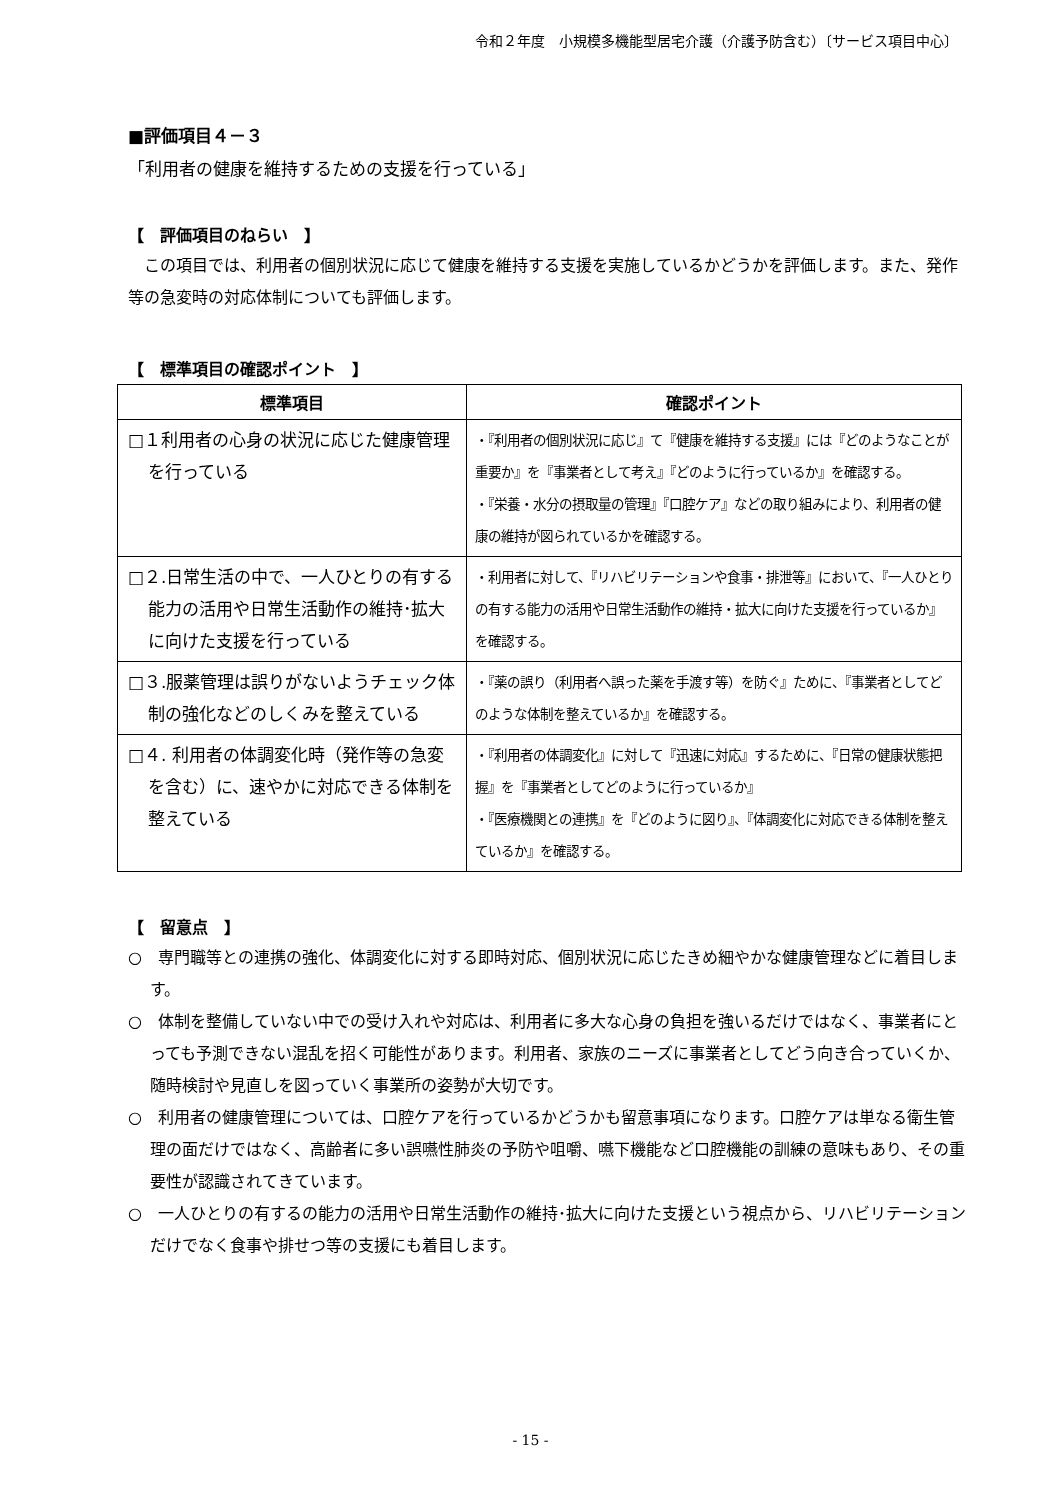令和２年度　小規模多機能型居宅介護（介護予防含む）〔サービス項目中心〕
■評価項目４－３
「利用者の健康を維持するための支援を行っている」
【　評価項目のねらい　】
　この項目では、利用者の個別状況に応じて健康を維持する支援を実施しているかどうかを評価します。また、発作等の急変時の対応体制についても評価します。
【　標準項目の確認ポイント　】
| 標準項目 | 確認ポイント |
| --- | --- |
| □１利用者の心身の状況に応じた健康管理を行っている | ・『利用者の個別状況に応じ』て『健康を維持する支援』には『どのようなことが重要か』を『事業者として考え』『どのように行っているか』を確認する。 ・『栄養・水分の摂取量の管理』『口腔ケア』などの取り組みにより、利用者の健康の維持が図られているかを確認する。 |
| □２.日常生活の中で、一人ひとりの有する能力の活用や日常生活動作の維持･拡大に向けた支援を行っている | ・利用者に対して、『リハビリテーションや食事・排泄等』において、『一人ひとりの有する能力の活用や日常生活動作の維持・拡大に向けた支援を行っているか』を確認する。 |
| □３.服薬管理は誤りがないようチェック体制の強化などのしくみを整えている | ・『薬の誤り（利用者へ誤った薬を手渡す等）を防ぐ』ために、『事業者としてどのような体制を整えているか』を確認する。 |
| □４. 利用者の体調変化時（発作等の急変を含む）に、速やかに対応できる体制を整えている | ・『利用者の体調変化』に対して『迅速に対応』するために、『日常の健康状態把握』を『事業者としてどのように行っているか』 ・『医療機関との連携』を『どのように図り』、『体調変化に対応できる体制を整えているか』を確認する。 |
【　留意点　】
○　専門職等との連携の強化、体調変化に対する即時対応、個別状況に応じたきめ細やかな健康管理などに着目します。
○　体制を整備していない中での受け入れや対応は、利用者に多大な心身の負担を強いるだけではなく、事業者にとっても予測できない混乱を招く可能性があります。利用者、家族のニーズに事業者としてどう向き合っていくか、随時検討や見直しを図っていく事業所の姿勢が大切です。
○　利用者の健康管理については、口腔ケアを行っているかどうかも留意事項になります。口腔ケアは単なる衛生管理の面だけではなく、高齢者に多い誤嚥性肺炎の予防や咀嚼、嚥下機能など口腔機能の訓練の意味もあり、その重要性が認識されてきています。
○　一人ひとりの有するの能力の活用や日常生活動作の維持･拡大に向けた支援という視点から、リハビリテーションだけでなく食事や排せつ等の支援にも着目します。
- 15 -